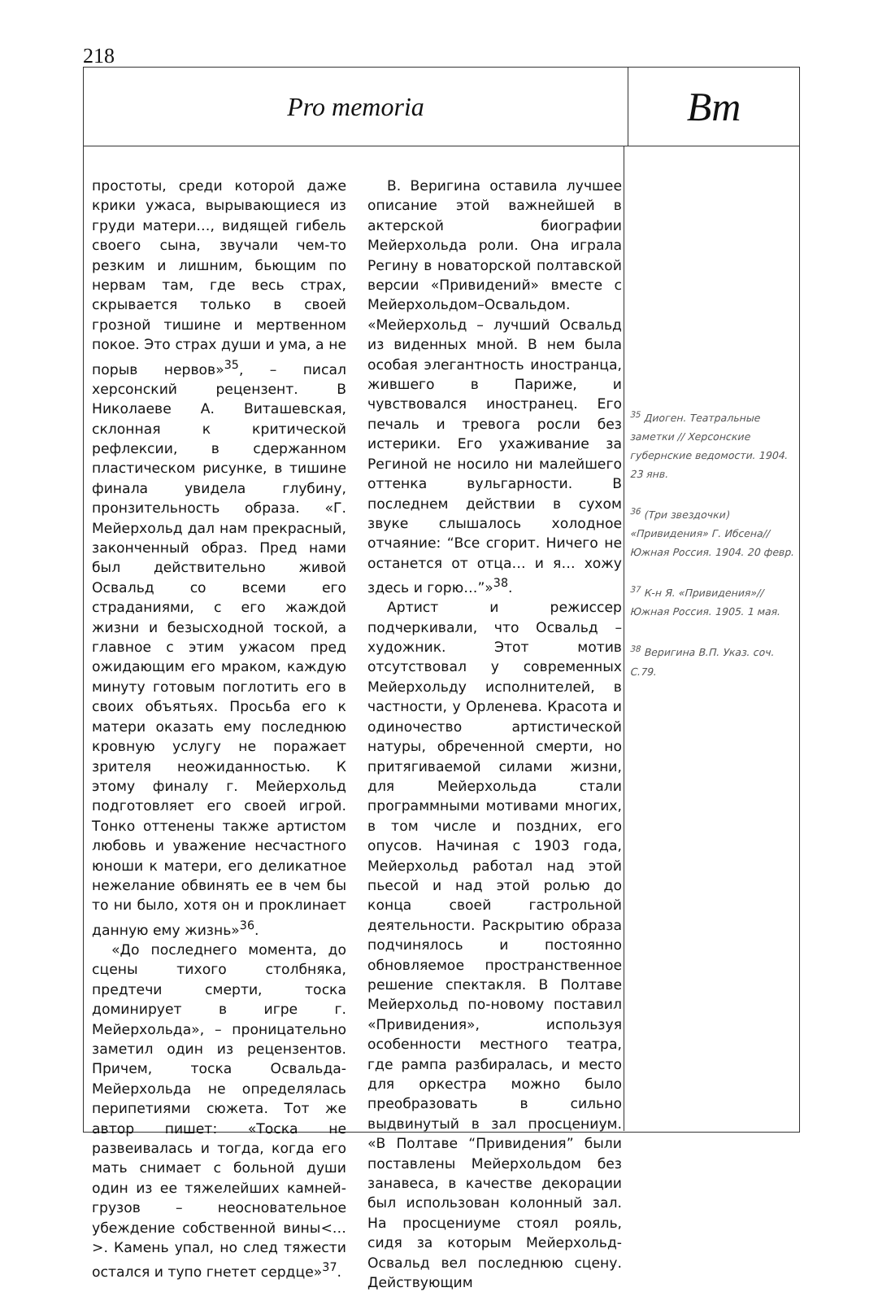218
Pro memoria
Вm
простоты, среди которой даже крики ужаса, вырывающиеся из груди матери…, видящей гибель своего сына, звучали чем-то резким и лишним, бьющим по нервам там, где весь страх, скрывается только в своей грозной тишине и мертвенном покое. Это страх души и ума, а не порыв нервов»<sup>35</sup>, – писал херсонский рецензент. В Николаеве А. Виташевская, склонная к критической рефлексии, в сдержанном пластическом рисунке, в тишине финала увидела глубину, пронзительность образа. «Г. Мейерхольд дал нам прекрасный, законченный образ. Пред нами был действительно живой Освальд со всеми его страданиями, с его жаждой жизни и безысходной тоской, а главное с этим ужасом пред ожидающим его мраком, каждую минуту готовым поглотить его в своих объятьях. Просьба его к матери оказать ему последнюю кровную услугу не поражает зрителя неожиданностью. К этому финалу г. Мейерхольд подготовляет его своей игрой. Тонко оттенены также артистом любовь и уважение несчастного юноши к матери, его деликатное нежелание обвинять ее в чем бы то ни было, хотя он и проклинает данную ему жизнь»<sup>36</sup>.
«До последнего момента, до сцены тихого столбняка, предтечи смерти, тоска доминирует в игре г. Мейерхольда», – проницательно заметил один из рецензентов. Причем, тоска Освальда-Мейерхольда не определялась перипетиями сюжета. Тот же автор пишет: «Тоска не развеивалась и тогда, когда его мать снимает с больной души один из ее тяжелейших камней-грузов – неосновательное убеждение собственной вины<…>. Камень упал, но след тяжести остался и тупо гнетет сердце»<sup>37</sup>.
В. Веригина оставила лучшее описание этой важнейшей в актерской биографии Мейерхольда роли. Она играла Регину в новаторской полтавской версии «Привидений» вместе с Мейерхольдом–Освальдом. «Мейерхольд – лучший Освальд из виденных мной. В нем была особая элегантность иностранца, жившего в Париже, и чувствовался иностранец. Его печаль и тревога росли без истерики. Его ухаживание за Региной не носило ни малейшего оттенка вульгарности. В последнем действии в сухом звуке слышалось холодное отчаяние: “Все сгорит. Ничего не останется от отца… и я… хожу здесь и горю…”»<sup>38</sup>.
Артист и режиссер подчеркивали, что Освальд – художник. Этот мотив отсутствовал у современных Мейерхольду исполнителей, в частности, у Орленева. Красота и одиночество артистической натуры, обреченной смерти, но притягиваемой силами жизни, для Мейерхольда стали программными мотивами многих, в том числе и поздних, его опусов. Начиная с 1903 года, Мейерхольд работал над этой пьесой и над этой ролью до конца своей гастрольной деятельности. Раскрытию образа подчинялось и постоянно обновляемое пространственное решение спектакля. В Полтаве Мейерхольд по-новому поставил «Привидения», используя особенности местного театра, где рампа разбиралась, и место для оркестра можно было преобразовать в сильно выдвинутый в зал просцениум. «В Полтаве “Привидения” были поставлены Мейерхольдом без занавеса, в качестве декорации был использован колонный зал. На просцениуме стоял рояль, сидя за которым Мейерхольд-Освальд вел последнюю сцену. Действующим
<sup>35</sup> Диоген. Театральные заметки // Херсонские губернские ведомости. 1904. 23 янв.
<sup>36</sup> (Три звездочки) «Привидения» Г. Ибсена// Южная Россия. 1904. 20 февр.
<sup>37</sup> К-н Я. «Привидения»// Южная Россия. 1905. 1 мая.
<sup>38</sup> Веригина В.П. Указ. соч. С.79.